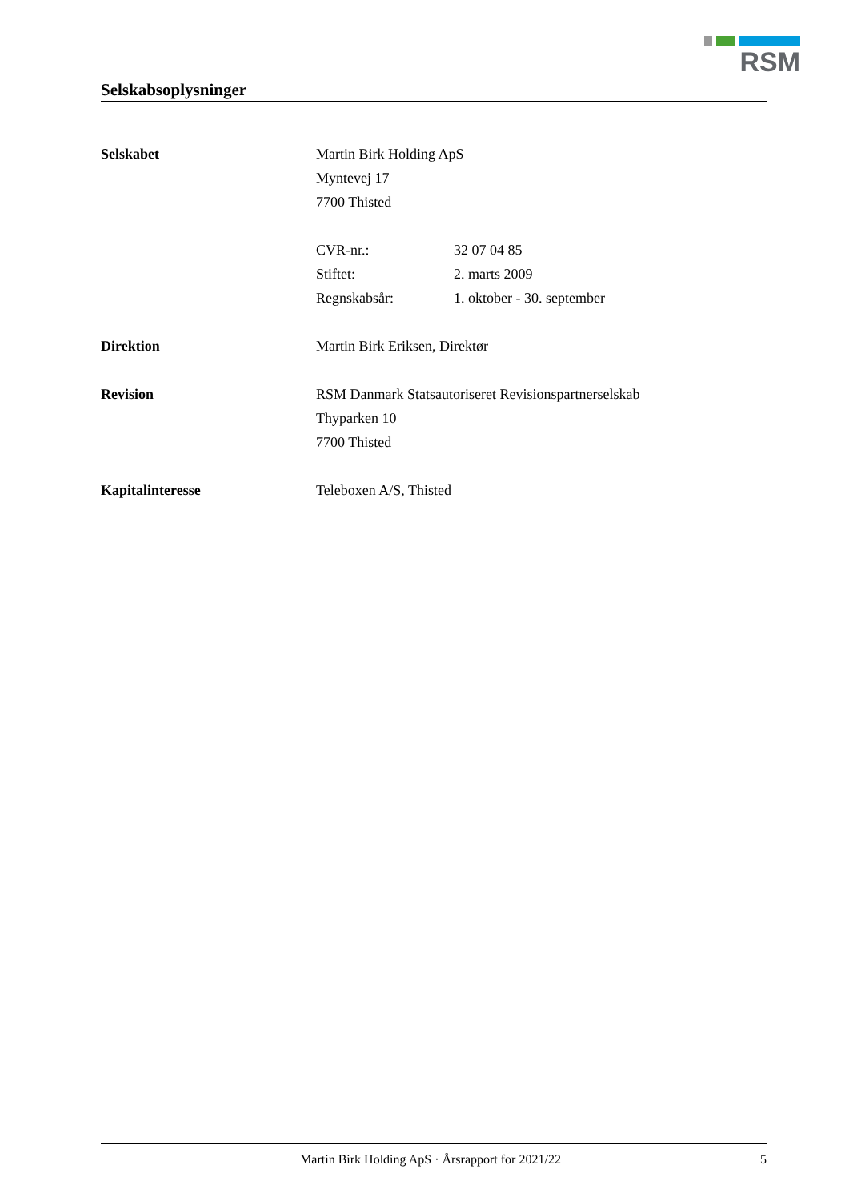RSM
Selskabsoplysninger
| Selskabet | Martin Birk Holding ApS | |
| | Myntevej 17 | |
| | 7700 Thisted | |
| | CVR-nr.: | 32 07 04 85 |
| | Stiftet: | 2. marts 2009 |
| | Regnskabsår: | 1. oktober - 30. september |
| Direktion | Martin Birk Eriksen, Direktør | |
| Revision | RSM Danmark Statsautoriseret Revisionspartnerselskab | |
| | Thyparken 10 | |
| | 7700 Thisted | |
| Kapitalinteresse | Teleboxen A/S, Thisted | |
Martin Birk Holding ApS · Årsrapport for 2021/22 5